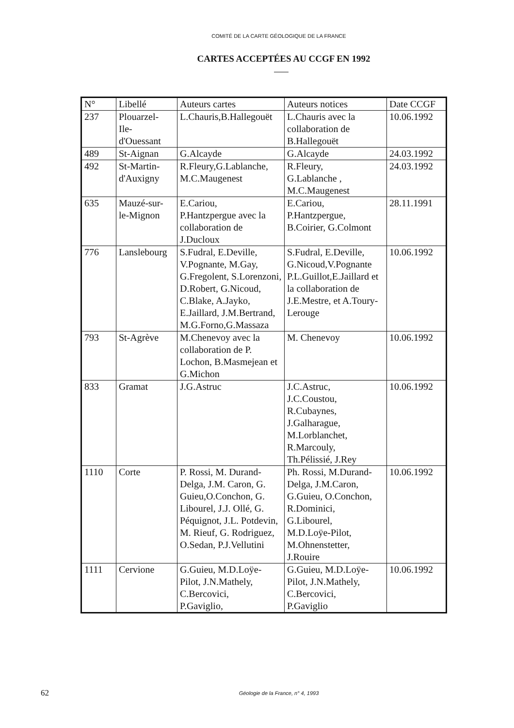COMITÉ DE LA CARTE GÉOLOGIQUE DE LA FRANCE
CARTES ACCEPTÉES AU CCGF EN 1992
| N° | Libellé | Auteurs cartes | Auteurs notices | Date CCGF |
| --- | --- | --- | --- | --- |
| 237 | Plouarzel- Ile- d'Ouessant | L.Chauris,B.Hallegouët | L.Chauris avec la collaboration de B.Hallegouët | 10.06.1992 |
| 489 | St-Aignan | G.Alcayde | G.Alcayde | 24.03.1992 |
| 492 | St-Martin- d'Auxigny | R.Fleury,G.Lablanche, M.C.Maugenest | R.Fleury, G.Lablanche , M.C.Maugenest | 24.03.1992 |
| 635 | Mauzé-sur- le-Mignon | E.Cariou, P.Hantzpergue avec la collaboration de J.Ducloux | E.Cariou, P.Hantzpergue, B.Coirier, G.Colmont | 28.11.1991 |
| 776 | Lanslebourg | S.Fudral, E.Deville, V.Pognante, M.Gay, G.Fregolent, S.Lorenzoni, D.Robert, G.Nicoud, C.Blake, A.Jayko, E.Jaillard, J.M.Bertrand, M.G.Forno,G.Massaza | S.Fudral, E.Deville, G.Nicoud,V.Pognante P.L.Guillot,E.Jaillard et la collaboration de J.E.Mestre, et A.Toury-Lerouge | 10.06.1992 |
| 793 | St-Agrève | M.Chenevoy avec la collaboration de P. Lochon, B.Masmejean et G.Michon | M. Chenevoy | 10.06.1992 |
| 833 | Gramat | J.G.Astruc | J.C.Astruc, J.C.Coustou, R.Cubaynes, J.Galharague, M.Lorblanchet, R.Marcouly, Th.Pélissié, J.Rey | 10.06.1992 |
| 1110 | Corte | P. Rossi, M. Durand-Delga, J.M. Caron, G. Guieu,O.Conchon, G. Libourel, J.J. Ollé, G. Péquignot, J.L. Potdevin, M. Rieuf, G. Rodriguez, O.Sedan, P.J.Vellutini | Ph. Rossi, M.Durand-Delga, J.M.Caron, G.Guieu, O.Conchon, R.Dominici, G.Libourel, M.D.Loÿe-Pilot, M.Ohnenstetter, J.Rouire | 10.06.1992 |
| 1111 | Cervione | G.Guieu, M.D.Loÿe-Pilot, J.N.Mathely, C.Bercovici, P.Gaviglio, | G.Guieu, M.D.Loÿe-Pilot, J.N.Mathely, C.Bercovici, P.Gaviglio | 10.06.1992 |
62
Géologie de la France, n° 4, 1993